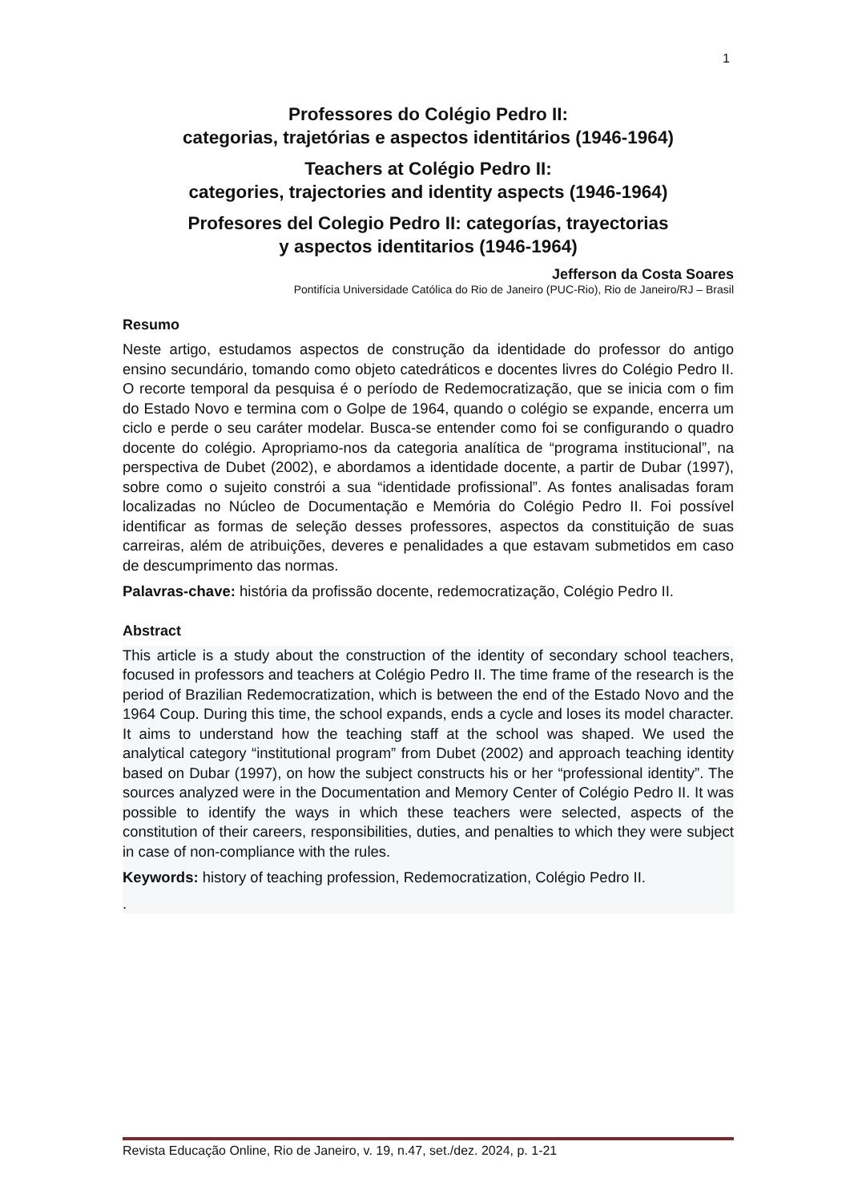1
Professores do Colégio Pedro II:
categorias, trajetórias e aspectos identitários (1946-1964)
Teachers at Colégio Pedro II:
categories, trajectories and identity aspects (1946-1964)
Profesores del Colegio Pedro II: categorías, trayectorias
y aspectos identitarios (1946-1964)
Jefferson da Costa Soares
Pontifícia Universidade Católica do Rio de Janeiro (PUC-Rio), Rio de Janeiro/RJ – Brasil
Resumo
Neste artigo, estudamos aspectos de construção da identidade do professor do antigo ensino secundário, tomando como objeto catedráticos e docentes livres do Colégio Pedro II. O recorte temporal da pesquisa é o período de Redemocratização, que se inicia com o fim do Estado Novo e termina com o Golpe de 1964, quando o colégio se expande, encerra um ciclo e perde o seu caráter modelar. Busca-se entender como foi se configurando o quadro docente do colégio. Apropriamo-nos da categoria analítica de “programa institucional”, na perspectiva de Dubet (2002), e abordamos a identidade docente, a partir de Dubar (1997), sobre como o sujeito constrói a sua “identidade profissional”. As fontes analisadas foram localizadas no Núcleo de Documentação e Memória do Colégio Pedro II. Foi possível identificar as formas de seleção desses professores, aspectos da constituição de suas carreiras, além de atribuições, deveres e penalidades a que estavam submetidos em caso de descumprimento das normas.
Palavras-chave: história da profissão docente, redemocratização, Colégio Pedro II.
Abstract
This article is a study about the construction of the identity of secondary school teachers, focused in professors and teachers at Colégio Pedro II. The time frame of the research is the period of Brazilian Redemocratization, which is between the end of the Estado Novo and the 1964 Coup. During this time, the school expands, ends a cycle and loses its model character. It aims to understand how the teaching staff at the school was shaped. We used the analytical category “institutional program” from Dubet (2002) and approach teaching identity based on Dubar (1997), on how the subject constructs his or her “professional identity”. The sources analyzed were in the Documentation and Memory Center of Colégio Pedro II. It was possible to identify the ways in which these teachers were selected, aspects of the constitution of their careers, responsibilities, duties, and penalties to which they were subject in case of non-compliance with the rules.
Keywords: history of teaching profession, Redemocratization, Colégio Pedro II.
.
Revista Educação Online, Rio de Janeiro, v. 19, n.47, set./dez. 2024, p. 1-21